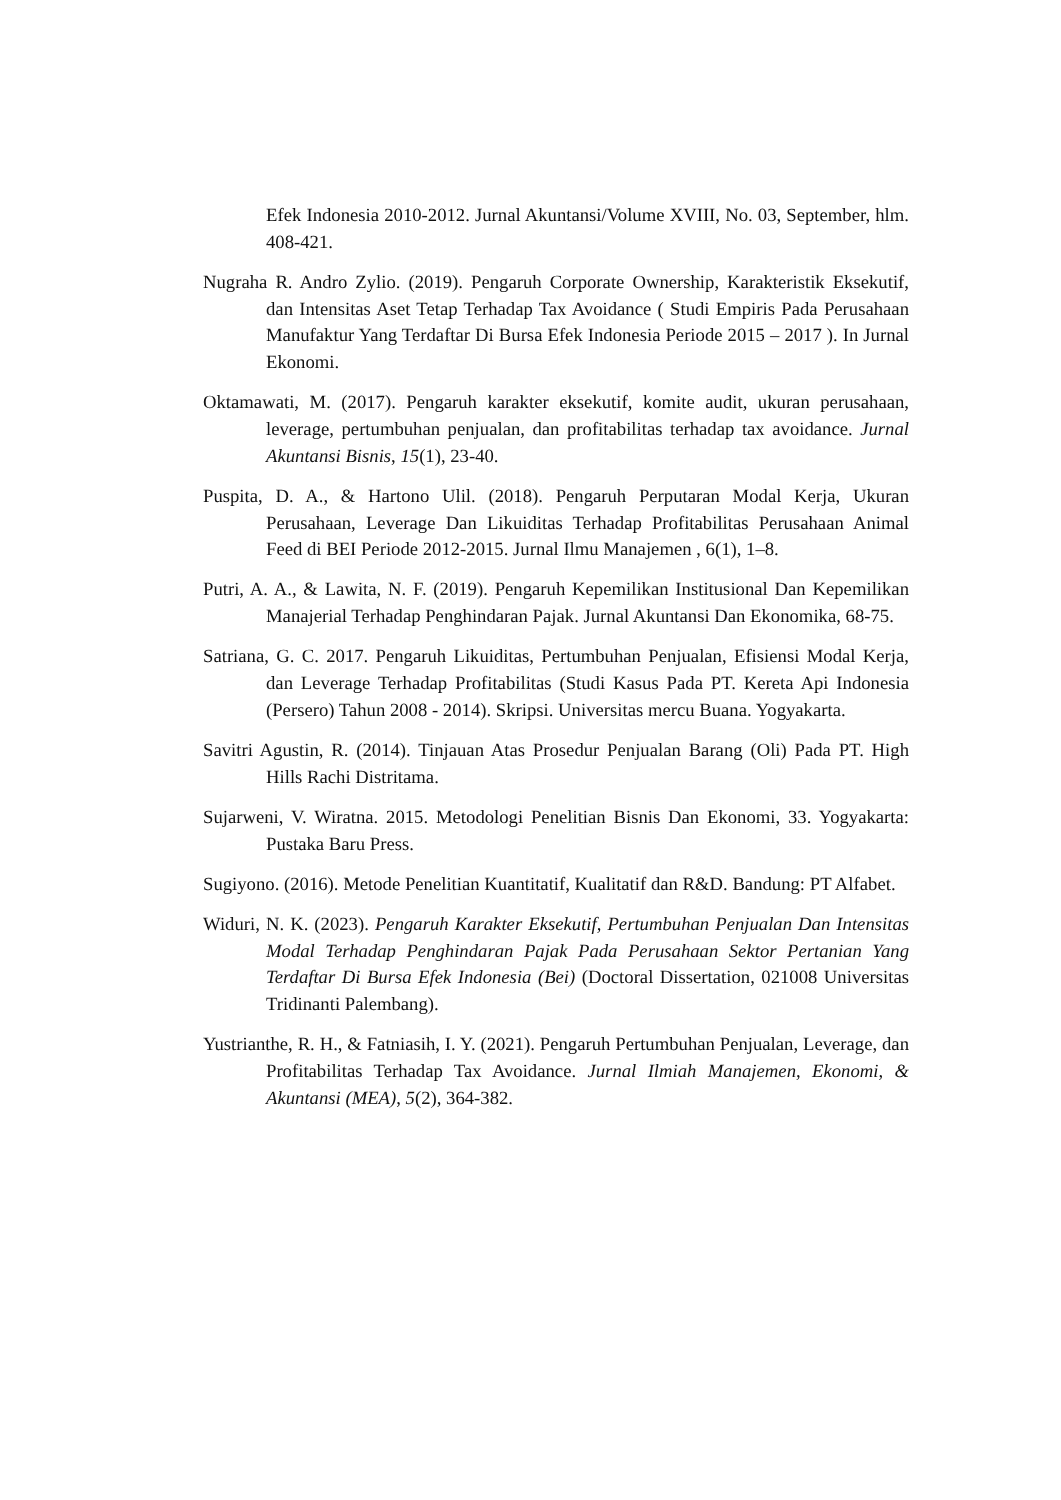Efek Indonesia 2010-2012. Jurnal Akuntansi/Volume XVIII, No. 03, September, hlm. 408-421.
Nugraha R. Andro Zylio. (2019). Pengaruh Corporate Ownership, Karakteristik Eksekutif, dan Intensitas Aset Tetap Terhadap Tax Avoidance ( Studi Empiris Pada Perusahaan Manufaktur Yang Terdaftar Di Bursa Efek Indonesia Periode 2015 – 2017 ). In Jurnal Ekonomi.
Oktamawati, M. (2017). Pengaruh karakter eksekutif, komite audit, ukuran perusahaan, leverage, pertumbuhan penjualan, dan profitabilitas terhadap tax avoidance. Jurnal Akuntansi Bisnis, 15(1), 23-40.
Puspita, D. A., & Hartono Ulil. (2018). Pengaruh Perputaran Modal Kerja, Ukuran Perusahaan, Leverage Dan Likuiditas Terhadap Profitabilitas Perusahaan Animal Feed di BEI Periode 2012-2015. Jurnal Ilmu Manajemen , 6(1), 1–8.
Putri, A. A., & Lawita, N. F. (2019). Pengaruh Kepemilikan Institusional Dan Kepemilikan Manajerial Terhadap Penghindaran Pajak. Jurnal Akuntansi Dan Ekonomika, 68-75.
Satriana, G. C. 2017. Pengaruh Likuiditas, Pertumbuhan Penjualan, Efisiensi Modal Kerja, dan Leverage Terhadap Profitabilitas (Studi Kasus Pada PT. Kereta Api Indonesia (Persero) Tahun 2008 - 2014). Skripsi. Universitas mercu Buana. Yogyakarta.
Savitri Agustin, R. (2014). Tinjauan Atas Prosedur Penjualan Barang (Oli) Pada PT. High Hills Rachi Distritama.
Sujarweni, V. Wiratna. 2015. Metodologi Penelitian Bisnis Dan Ekonomi, 33. Yogyakarta: Pustaka Baru Press.
Sugiyono. (2016). Metode Penelitian Kuantitatif, Kualitatif dan R&D. Bandung: PT Alfabet.
Widuri, N. K. (2023). Pengaruh Karakter Eksekutif, Pertumbuhan Penjualan Dan Intensitas Modal Terhadap Penghindaran Pajak Pada Perusahaan Sektor Pertanian Yang Terdaftar Di Bursa Efek Indonesia (Bei) (Doctoral Dissertation, 021008 Universitas Tridinanti Palembang).
Yustrianthe, R. H., & Fatniasih, I. Y. (2021). Pengaruh Pertumbuhan Penjualan, Leverage, dan Profitabilitas Terhadap Tax Avoidance. Jurnal Ilmiah Manajemen, Ekonomi, & Akuntansi (MEA), 5(2), 364-382.